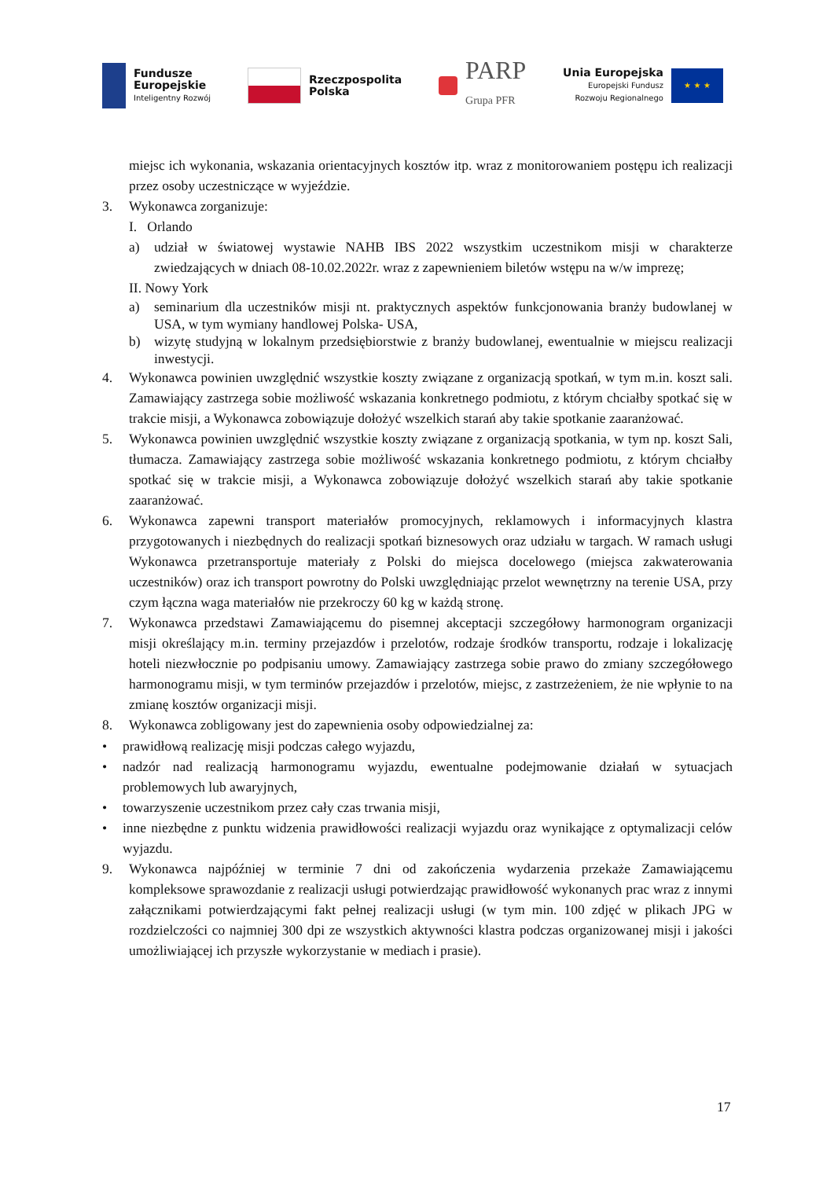Fundusze
Europejskie
Inteligentny Rozwój
Rzeczpospolita
Polska
PARP
Grupa PFR
Unia Europejska
Europejski Fundusz
Rozwoju Regionalnego
★ ★ ★
miejsc ich wykonania, wskazania orientacyjnych kosztów itp. wraz z monitorowaniem postępu ich realizacji przez osoby uczestniczące w wyjeździe.
3. Wykonawca zorganizuje:
I. Orlando
a) udział w światowej wystawie NAHB IBS 2022 wszystkim uczestnikom misji w charakterze zwiedzających w dniach 08-10.02.2022r. wraz z zapewnieniem biletów wstępu na w/w imprezę;
II. Nowy York
a) seminarium dla uczestników misji nt. praktycznych aspektów funkcjonowania branży budowlanej w USA, w tym wymiany handlowej Polska- USA,
b) wizytę studyjną w lokalnym przedsiębiorstwie z branży budowlanej, ewentualnie w miejscu realizacji inwestycji.
4. Wykonawca powinien uwzględnić wszystkie koszty związane z organizacją spotkań, w tym m.in. koszt sali. Zamawiający zastrzega sobie możliwość wskazania konkretnego podmiotu, z którym chciałby spotkać się w trakcie misji, a Wykonawca zobowiązuje dołożyć wszelkich starań aby takie spotkanie zaaranżować.
5. Wykonawca powinien uwzględnić wszystkie koszty związane z organizacją spotkania, w tym np. koszt Sali, tłumacza. Zamawiający zastrzega sobie możliwość wskazania konkretnego podmiotu, z którym chciałby spotkać się w trakcie misji, a Wykonawca zobowiązuje dołożyć wszelkich starań aby takie spotkanie zaaranżować.
6. Wykonawca zapewni transport materiałów promocyjnych, reklamowych i informacyjnych klastra przygotowanych i niezbędnych do realizacji spotkań biznesowych oraz udziału w targach. W ramach usługi Wykonawca przetransportuje materiały z Polski do miejsca docelowego (miejsca zakwaterowania uczestników) oraz ich transport powrotny do Polski uwzględniając przelot wewnętrzny na terenie USA, przy czym łączna waga materiałów nie przekroczy 60 kg w każdą stronę.
7. Wykonawca przedstawi Zamawiającemu do pisemnej akceptacji szczegółowy harmonogram organizacji misji określający m.in. terminy przejazdów i przelotów, rodzaje środków transportu, rodzaje i lokalizację hoteli niezwłocznie po podpisaniu umowy. Zamawiający zastrzega sobie prawo do zmiany szczegółowego harmonogramu misji, w tym terminów przejazdów i przelotów, miejsc, z zastrzeżeniem, że nie wpłynie to na zmianę kosztów organizacji misji.
8. Wykonawca zobligowany jest do zapewnienia osoby odpowiedzialnej za:
• prawidłową realizację misji podczas całego wyjazdu,
• nadzór nad realizacją harmonogramu wyjazdu, ewentualne podejmowanie działań w sytuacjach problemowych lub awaryjnych,
• towarzyszenie uczestnikom przez cały czas trwania misji,
• inne niezbędne z punktu widzenia prawidłowości realizacji wyjazdu oraz wynikające z optymalizacji celów wyjazdu.
9. Wykonawca najpóźniej w terminie 7 dni od zakończenia wydarzenia przekaże Zamawiającemu kompleksowe sprawozdanie z realizacji usługi potwierdzając prawidłowość wykonanych prac wraz z innymi załącznikami potwierdzającymi fakt pełnej realizacji usługi (w tym min. 100 zdjęć w plikach JPG w rozdzielczości co najmniej 300 dpi ze wszystkich aktywności klastra podczas organizowanej misji i jakości umożliwiającej ich przyszłe wykorzystanie w mediach i prasie).
17